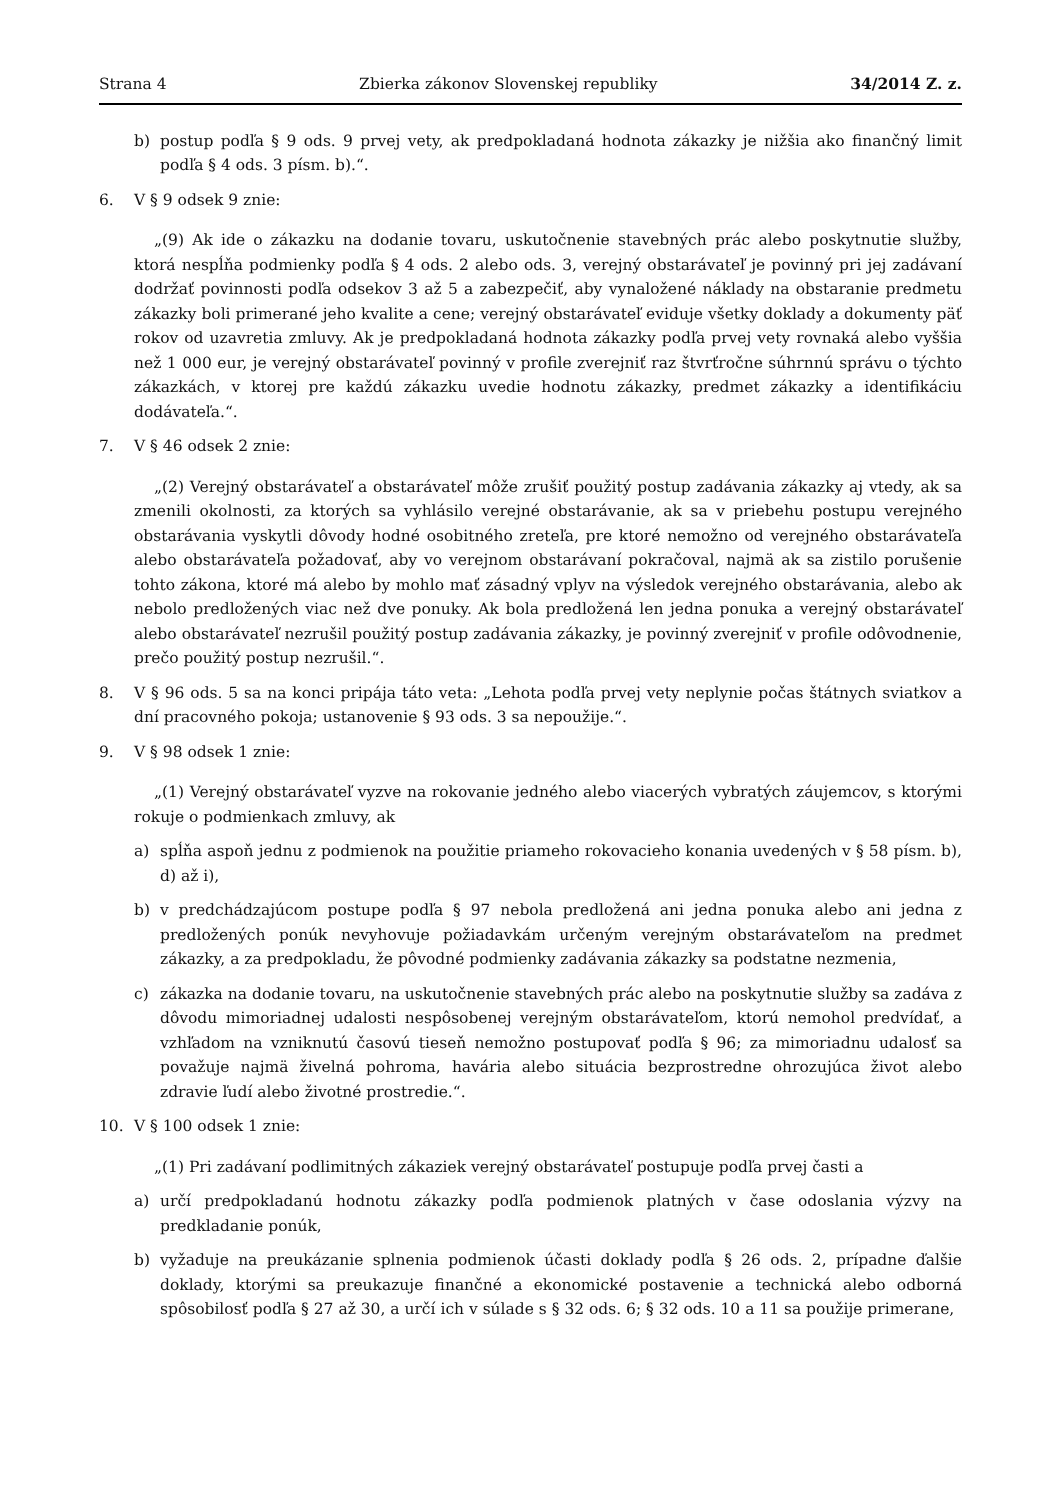Strana 4 Zbierka zákonov Slovenskej republiky 34/2014 Z. z.
b) postup podľa § 9 ods. 9 prvej vety, ak predpokladaná hodnota zákazky je nižšia ako finančný limit podľa § 4 ods. 3 písm. b).“.
6. V § 9 odsek 9 znie:
„(9) Ak ide o zákazku na dodanie tovaru, uskutočnenie stavebných prác alebo poskytnutie služby, ktorá nespĺňa podmienky podľa § 4 ods. 2 alebo ods. 3, verejný obstarávateľ je povinný pri jej zadávaní dodržať povinnosti podľa odsekov 3 až 5 a zabezpečiť, aby vynaložené náklady na obstaranie predmetu zákazky boli primerané jeho kvalite a cene; verejný obstarávateľ eviduje všetky doklady a dokumenty päť rokov od uzavretia zmluvy. Ak je predpokladaná hodnota zákazky podľa prvej vety rovnaká alebo vyššia než 1 000 eur, je verejný obstarávateľ povinný v profile zverejniť raz štvrťročne súhrnnú správu o týchto zákazkách, v ktorej pre každú zákazku uvedie hodnotu zákazky, predmet zákazky a identifikáciu dodávateľa.“.
7. V § 46 odsek 2 znie:
„(2) Verejný obstarávateľ a obstarávateľ môže zrušiť použitý postup zadávania zákazky aj vtedy, ak sa zmenili okolnosti, za ktorých sa vyhlásilo verejné obstarávanie, ak sa v priebehu postupu verejného obstarávania vyskytli dôvody hodné osobitného zreteľa, pre ktoré nemožno od verejného obstarávateľa alebo obstarávateľa požadovať, aby vo verejnom obstarávaní pokračoval, najmä ak sa zistilo porušenie tohto zákona, ktoré má alebo by mohlo mať zásadný vplyv na výsledok verejného obstarávania, alebo ak nebolo predložených viac než dve ponuky. Ak bola predložená len jedna ponuka a verejný obstarávateľ alebo obstarávateľ nezrušil použitý postup zadávania zákazky, je povinný zverejniť v profile odôvodnenie, prečo použitý postup nezrušil.“.
8. V § 96 ods. 5 sa na konci pripája táto veta: „Lehota podľa prvej vety neplynie počas štátnych sviatkov a dní pracovného pokoja; ustanovenie § 93 ods. 3 sa nepoužije.“.
9. V § 98 odsek 1 znie:
„(1) Verejný obstarávateľ vyzve na rokovanie jedného alebo viacerých vybratých záujemcov, s ktorými rokuje o podmienkach zmluvy, ak
a) spĺňa aspoň jednu z podmienok na použitie priameho rokovacieho konania uvedených v § 58 písm. b), d) až i),
b) v predchádzajúcom postupe podľa § 97 nebola predložená ani jedna ponuka alebo ani jedna z predložených ponúk nevyhovuje požiadavkám určeným verejným obstarávateľom na predmet zákazky, a za predpokladu, že pôvodné podmienky zadávania zákazky sa podstatne nezmenia,
c) zákazka na dodanie tovaru, na uskutočnenie stavebných prác alebo na poskytnutie služby sa zadáva z dôvodu mimoriadnej udalosti nespôsobenej verejným obstarávateľom, ktorú nemohol predvídať, a vzhľadom na vzniknutú časovú tieseň nemožno postupovať podľa § 96; za mimoriadnu udalosť sa považuje najmä živelná pohroma, havária alebo situácia bezprostredne ohrozujúca život alebo zdravie ľudí alebo životné prostredie.“.
10. V § 100 odsek 1 znie:
„(1) Pri zadávaní podlimitných zákaziek verejný obstarávateľ postupuje podľa prvej časti a
a) určí predpokladanú hodnotu zákazky podľa podmienok platných v čase odoslania výzvy na predkladanie ponúk,
b) vyžaduje na preukázanie splnenia podmienok účasti doklady podľa § 26 ods. 2, prípadne ďalšie doklady, ktorými sa preukazuje finančné a ekonomické postavenie a technická alebo odborná spôsobilosť podľa § 27 až 30, a určí ich v súlade s § 32 ods. 6; § 32 ods. 10 a 11 sa použije primerane,